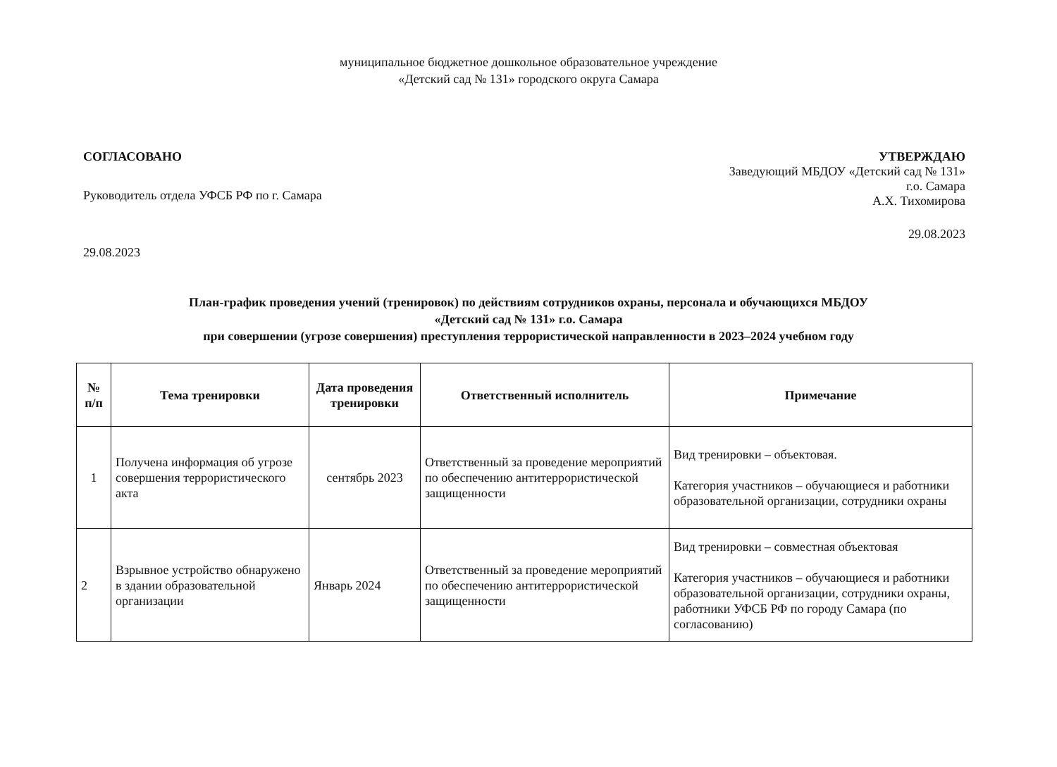муниципальное бюджетное дошкольное образовательное учреждение
«Детский сад № 131» городского округа Самара
СОГЛАСОВАНО
Руководитель отдела УФСБ РФ по г. Самара
29.08.2023
УТВЕРЖДАЮ
Заведующий МБДОУ «Детский сад № 131»
г.о. Самара
А.Х. Тихомирова
29.08.2023
План-график проведения учений (тренировок) по действиям сотрудников охраны, персонала и обучающихся МБДОУ
«Детский сад № 131» г.о. Самара
при совершении (угрозе совершения) преступления террористической направленности в 2023–2024 учебном году
| № п/п | Тема тренировки | Дата проведения тренировки | Ответственный исполнитель | Примечание |
| --- | --- | --- | --- | --- |
| 1 | Получена информация об угрозе совершения террористического акта | сентябрь 2023 | Ответственный за проведение мероприятий по обеспечению антитеррористической защищенности | Вид тренировки – объектовая. Категория участников – обучающиеся и работники образовательной организации, сотрудники охраны |
| 2 | Взрывное устройство обнаружено в здании образовательной организации | Январь 2024 | Ответственный за проведение мероприятий по обеспечению антитеррористической защищенности | Вид тренировки – совместная объектовая Категория участников – обучающиеся и работники образовательной организации, сотрудники охраны, работники УФСБ РФ по городу Самара (по согласованию) |